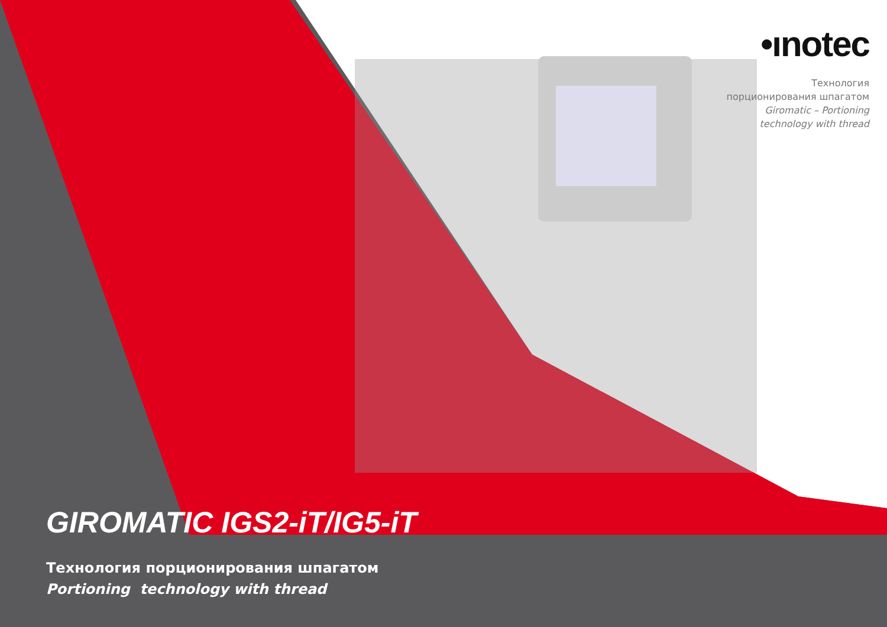•ınotec
Технология
порционирования шпагатом
Giromatic – Portioning
technology with thread
GIROMATIC IGS2-iT/IG5-iT
Технология порционирования шпагатом
Portioning technology with thread